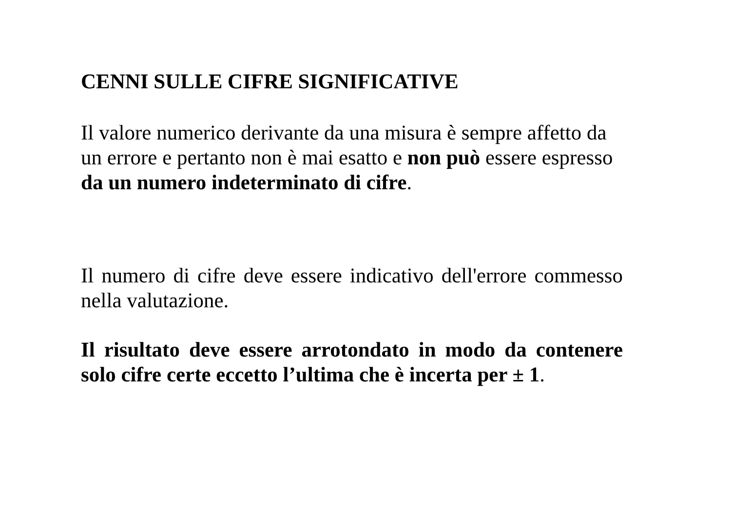CENNI SULLE CIFRE SIGNIFICATIVE
Il valore numerico derivante da una misura è sempre affetto da
un errore e pertanto non è mai esatto e non può essere espresso
da un numero indeterminato di cifre.
Il numero di cifre deve essere indicativo dell'errore commesso nella valutazione.
Il risultato deve essere arrotondato in modo da contenere solo cifre certe eccetto l’ultima che è incerta per ± 1.